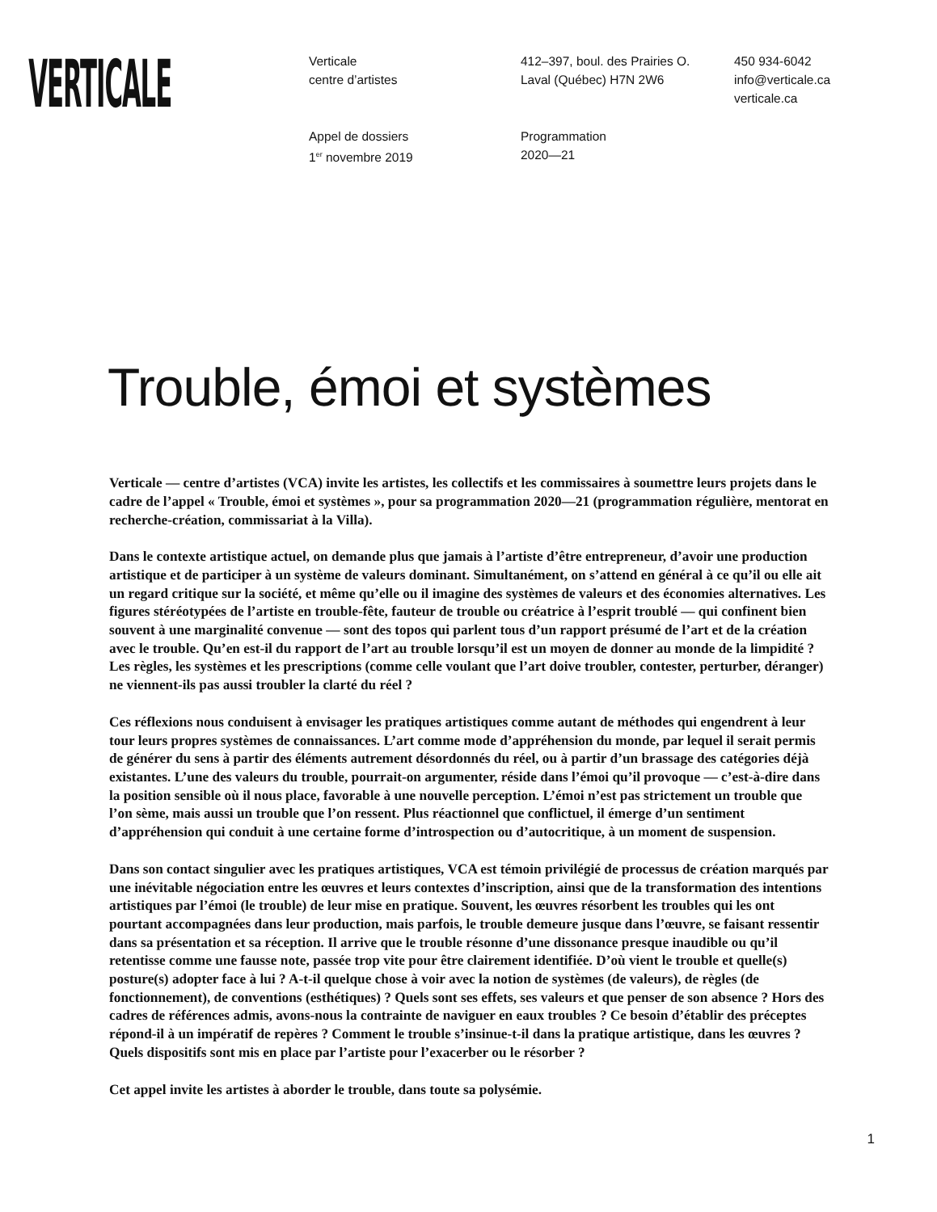VERTICALE
Verticale
centre d’artistes
412–397, boul. des Prairies O.
Laval (Québec) H7N 2W6
450 934-6042
info@verticale.ca
verticale.ca
Appel de dossiers
1<sup>er</sup> novembre 2019
Programmation
2020—21
Trouble, émoi et systèmes
Verticale — centre d’artistes (VCA) invite les artistes, les collectifs et les commissaires à soumettre leurs projets dans le cadre de l’appel « Trouble, émoi et systèmes », pour sa programmation 2020—21 (programmation régulière, mentorat en recherche-création, commissariat à la Villa).
Dans le contexte artistique actuel, on demande plus que jamais à l’artiste d’être entrepreneur, d’avoir une production artistique et de participer à un système de valeurs dominant. Simultanément, on s’attend en général à ce qu’il ou elle ait un regard critique sur la société, et même qu’elle ou il imagine des systèmes de valeurs et des économies alternatives. Les figures stéréotypées de l’artiste en trouble-fête, fauteur de trouble ou créatrice à l’esprit troublé — qui confinent bien souvent à une marginalité convenue — sont des topos qui parlent tous d’un rapport présumé de l’art et de la création avec le trouble. Qu’en est-il du rapport de l’art au trouble lorsqu’il est un moyen de donner au monde de la limpidité ? Les règles, les systèmes et les prescriptions (comme celle voulant que l’art doive troubler, contester, perturber, déranger) ne viennent-ils pas aussi troubler la clarté du réel ?
Ces réflexions nous conduisent à envisager les pratiques artistiques comme autant de méthodes qui engendrent à leur tour leurs propres systèmes de connaissances. L’art comme mode d’appréhension du monde, par lequel il serait permis de générer du sens à partir des éléments autrement désordonnés du réel, ou à partir d’un brassage des catégories déjà existantes. L’une des valeurs du trouble, pourrait-on argumenter, réside dans l’émoi qu’il provoque — c’est-à-dire dans la position sensible où il nous place, favorable à une nouvelle perception. L’émoi n’est pas strictement un trouble que l’on sème, mais aussi un trouble que l’on ressent. Plus réactionnel que conflictuel, il émerge d’un sentiment d’appréhension qui conduit à une certaine forme d’introspection ou d’autocritique, à un moment de suspension.
Dans son contact singulier avec les pratiques artistiques, VCA est témoin privilégié de processus de création marqués par une inévitable négociation entre les œuvres et leurs contextes d’inscription, ainsi que de la transformation des intentions artistiques par l’émoi (le trouble) de leur mise en pratique. Souvent, les œuvres résorbent les troubles qui les ont pourtant accompagnées dans leur production, mais parfois, le trouble demeure jusque dans l’œuvre, se faisant ressentir dans sa présentation et sa réception. Il arrive que le trouble résonne d’une dissonance presque inaudible ou qu’il retentisse comme une fausse note, passée trop vite pour être clairement identifiée. D’où vient le trouble et quelle(s) posture(s) adopter face à lui ? A-t-il quelque chose à voir avec la notion de systèmes (de valeurs), de règles (de fonctionnement), de conventions (esthétiques) ? Quels sont ses effets, ses valeurs et que penser de son absence ? Hors des cadres de références admis, avons-nous la contrainte de naviguer en eaux troubles ? Ce besoin d’établir des préceptes répond-il à un impératif de repères ? Comment le trouble s’insinue-t-il dans la pratique artistique, dans les œuvres ? Quels dispositifs sont mis en place par l’artiste pour l’exacerber ou le résorber ?
Cet appel invite les artistes à aborder le trouble, dans toute sa polysémie.
1